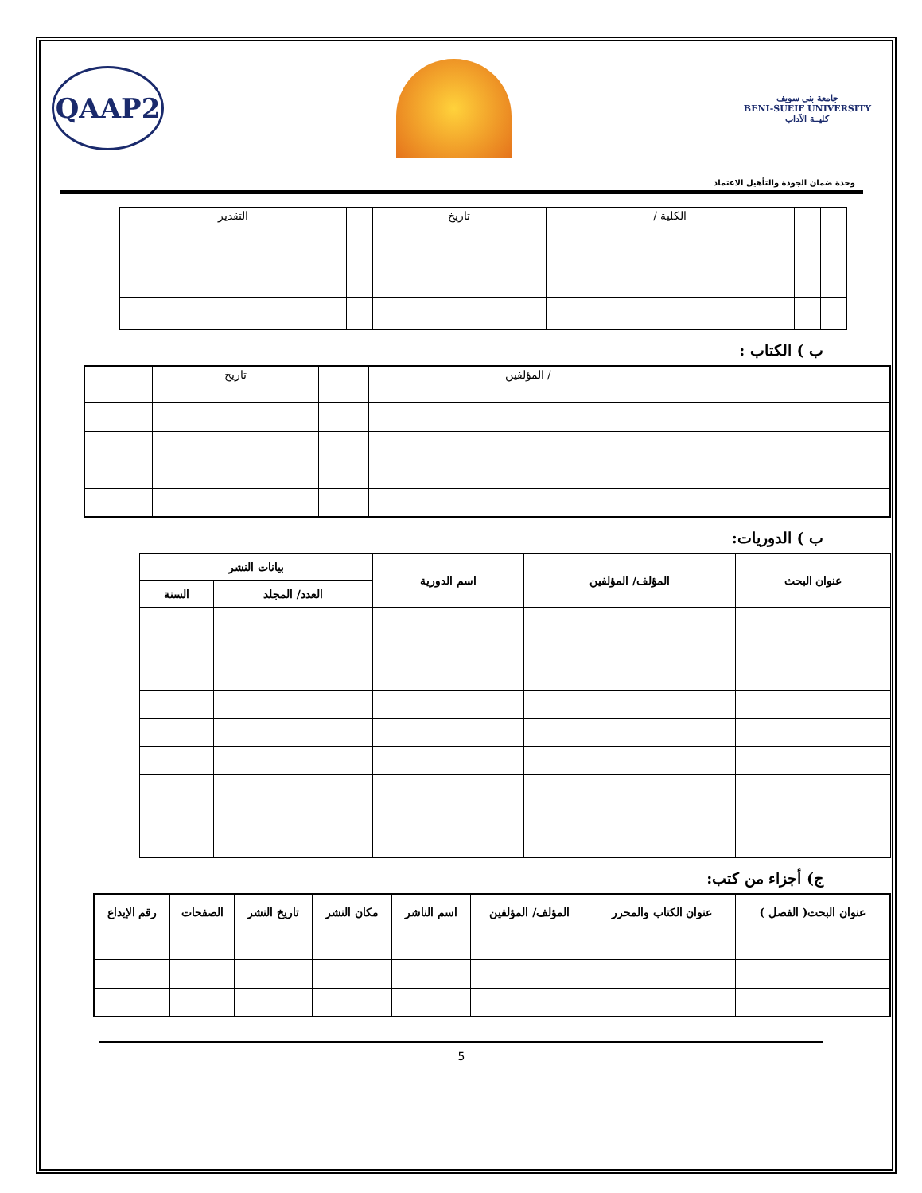QAAP2
جامعة بنى سويف
BENI-SUEIF UNIVERSITY
كليــة الآداب
وحدة ضمان الجودة والتأهيل الاعتماد
| | | الكلية / | تاريخ | | التقدير |
ب ) الكتاب :
| | / المؤلفين | | | تاريخ | |
ب ) الدوريات:
| عنوان البحث | المؤلف/ المؤلفين | اسم الدورية | بيانات النشر | |
| --- | --- | --- | --- | --- |
| | | | العدد/ المجلد | السنة |
ج) أجزاء من كتب:
| عنوان البحث( الفصل ) | عنوان الكتاب والمحرر | المؤلف/ المؤلفين | اسم الناشر | مكان النشر | تاريخ النشر | الصفحات | رقم الإيداع |
| --- | --- | --- | --- | --- | --- | --- | --- |
5